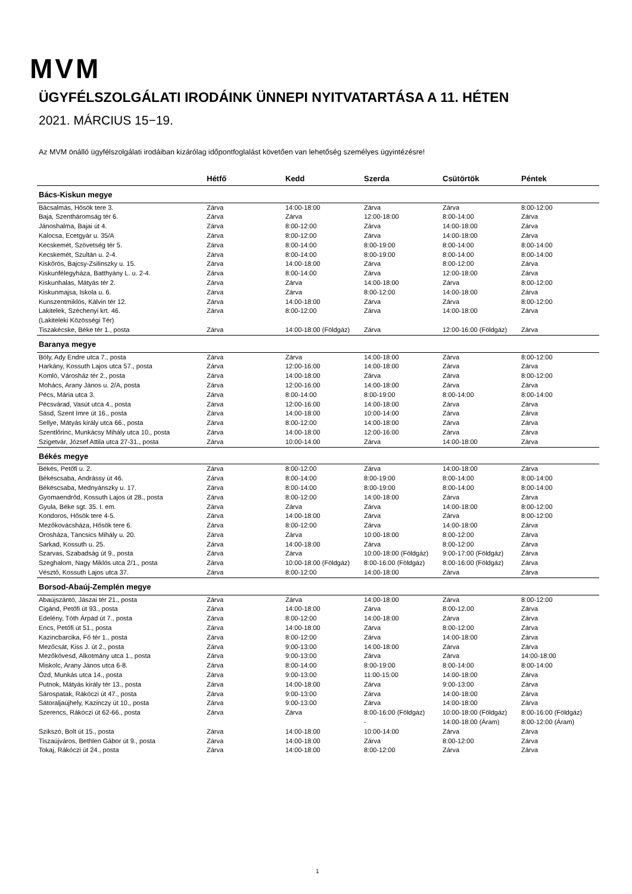MVM
ÜGYFÉLSZOLGÁLATI IRODÁINK ÜNNEPI NYITVATARTÁSA A 11. HÉTEN
2021. MÁRCIUS 15−19.
Az MVM önálló ügyfélszolgálati irodáiban kizárólag időpontfoglalást követően van lehetőség személyes ügyintézésre!
| | Hétfő | Kedd | Szerda | Csütörtök | Péntek |
| --- | --- | --- | --- | --- | --- |
| Bács-Kiskun megye | | | | | |
| Bácsalmás, Hősök tere 3. | Zárva | 14:00-18:00 | Zárva | Zárva | 8:00-12:00 |
| Baja, Szentháromság tér 6. | Zárva | Zárva | 12:00-18:00 | 8:00-14:00 | Zárva |
| Jánoshalma, Bajai út 4. | Zárva | 8:00-12:00 | Zárva | 14:00-18:00 | Zárva |
| Kalocsa, Ecetgyár u. 35/A | Zárva | 8:00-12:00 | Zárva | 14:00-18:00 | Zárva |
| Kecskemét, Szövetség tér 5. | Zárva | 8:00-14:00 | 8:00-19:00 | 8:00-14:00 | 8:00-14:00 |
| Kecskemét, Szultán u. 2-4. | Zárva | 8:00-14:00 | 8:00-19:00 | 8:00-14:00 | 8:00-14:00 |
| Kiskőrös, Bajcsy-Zsilinszky u. 15. | Zárva | 14:00-18:00 | Zárva | 8:00-12:00 | Zárva |
| Kiskunfélegyháza, Batthyány L. u. 2-4. | Zárva | 8:00-14:00 | Zárva | 12:00-18:00 | Zárva |
| Kiskunhalas, Mátyás tér 2. | Zárva | Zárva | 14:00-18:00 | Zárva | 8:00-12:00 |
| Kiskunmajsa, Iskola u. 6. | Zárva | Zárva | 8:00-12:00 | 14:00-18:00 | Zárva |
| Kunszentmiklós, Kálvin tér 12. | Zárva | 14:00-18:00 | Zárva | Zárva | 8:00-12:00 |
| Lakitelek, Széchenyi krt. 46. (Lakiteleki Közösségi Tér) | Zárva | 8:00-12:00 | Zárva | 14:00-18:00 | Zárva |
| Tiszakécske, Béke tér 1., posta | Zárva | 14:00-18:00 (Földgáz) | Zárva | 12:00-16:00 (Földgáz) | Zárva |
| Baranya megye | | | | | |
| Bóly, Ady Endre utca 7., posta | Zárva | Zárva | 14:00-18:00 | Zárva | 8:00-12:00 |
| Harkány, Kossuth Lajos utca 57., posta | Zárva | 12:00-16:00 | 14:00-18:00 | Zárva | Zárva |
| Komló, Városház tér 2., posta | Zárva | 14:00-18:00 | Zárva | Zárva | 8:00-12:00 |
| Mohács, Arany János u. 2/A, posta | Zárva | 12:00-16:00 | 14:00-18:00 | Zárva | Zárva |
| Pécs, Mária utca 3. | Zárva | 8:00-14:00 | 8:00-19:00 | 8:00-14:00 | 8:00-14:00 |
| Pécsvárad, Vasút utca 4., posta | Zárva | 12:00-16:00 | 14:00-18:00 | Zárva | Zárva |
| Sásd, Szent Imre út 16., posta | Zárva | 14:00-18:00 | 10:00-14:00 | Zárva | Zárva |
| Sellye, Mátyás király utca 66., posta | Zárva | 8:00-12:00 | 14:00-18:00 | Zárva | Zárva |
| Szentlőrinc, Munkácsy Mihály utca 10., posta | Zárva | 14:00-18:00 | 12:00-16:00 | Zárva | Zárva |
| Szigetvár, József Attila utca 27-31., posta | Zárva | 10:00-14:00 | Zárva | 14:00-18:00 | Zárva |
| Békés megye | | | | | |
| Békés, Petőfi u. 2. | Zárva | 8:00-12:00 | Zárva | 14:00-18:00 | Zárva |
| Békéscsaba, Andrássy út 46. | Zárva | 8:00-14:00 | 8:00-19:00 | 8:00-14:00 | 8:00-14:00 |
| Békéscsaba, Mednyánszky u. 17. | Zárva | 8:00-14:00 | 8:00-19:00 | 8:00-14:00 | 8:00-14:00 |
| Gyomaendrőd, Kossuth Lajos út 28., posta | Zárva | 8:00-12:00 | 14:00-18:00 | Zárva | Zárva |
| Gyula, Béke sgt. 35. I. em. | Zárva | Zárva | Zárva | 14:00-18:00 | 8:00-12:00 |
| Kondoros, Hősök tere 4-5. | Zárva | 14:00-18:00 | Zárva | Zárva | 8:00-12:00 |
| Mezőkovácsháza, Hősök tere 6. | Zárva | 8:00-12:00 | Zárva | 14:00-18:00 | Zárva |
| Orosháza, Táncsics Mihály u. 20. | Zárva | Zárva | 10:00-18:00 | 8:00-12:00 | Zárva |
| Sarkad, Kossuth u. 25. | Zárva | 14:00-18:00 | Zárva | 8:00-12:00 | Zárva |
| Szarvas, Szabadság út 9., posta | Zárva | Zárva | 10:00-18:00 (Földgáz) | 9:00-17:00 (Földgáz) | Zárva |
| Szeghalom, Nagy Miklós utca 2/1., posta | Zárva | 10:00-18:00 (Földgáz) | 8:00-16:00 (Földgáz) | 8:00-16:00 (Földgáz) | Zárva |
| Vésztő, Kossuth Lajos utca 37. | Zárva | 8:00-12:00 | 14:00-18:00 | Zárva | Zárva |
| Borsod-Abaúj-Zemplén megye | | | | | |
| Abaújszántó, Jászai tér 21., posta | Zárva | Zárva | 14:00-18:00 | Zárva | 8:00-12:00 |
| Cigánd, Petőfi út 93., posta | Zárva | 14:00-18:00 | Zárva | 8:00-12.00 | Zárva |
| Edelény, Tóth Árpád út 7., posta | Zárva | 8:00-12:00 | 14:00-18:00 | Zárva | Zárva |
| Encs, Petőfi út 51., posta | Zárva | 14:00-18:00 | Zárva | 8:00-12:00 | Zárva |
| Kazincbarcika, Fő tér 1., posta | Zárva | 8:00-12:00 | Zárva | 14:00-18:00 | Zárva |
| Mezőcsát, Kiss J. út 2., posta | Zárva | 9:00-13:00 | 14:00-18:00 | Zárva | Zárva |
| Mezőkövesd, Alkotmány utca 1., posta | Zárva | 9:00-13:00 | Zárva | Zárva | 14:00-18:00 |
| Miskolc, Arany János utca 6-8. | Zárva | 8:00-14:00 | 8:00-19:00 | 8:00-14:00 | 8:00-14:00 |
| Ózd, Munkás utca 14., posta | Zárva | 9:00-13:00 | 11:00-15:00 | 14:00-18:00 | Zárva |
| Putnok, Mátyás király tér 13., posta | Zárva | 14:00-18:00 | Zárva | 9:00-13:00 | Zárva |
| Sárospatak, Rákóczi út 47., posta | Zárva | 9:00-13:00 | Zárva | 14:00-18:00 | Zárva |
| Sátoraljaújhely, Kazinczy út 10., posta | Zárva | 9:00-13:00 | Zárva | 14:00-18:00 | Zárva |
| Szerencs, Rákóczi út 62-66., posta | Zárva | Zárva | 8:00-16:00 (Földgáz) - | 10:00-18:00 (Földgáz) 14:00-18:00 (Áram) | 8:00-16:00 (Földgáz) 8:00-12:00 (Áram) |
| Szikszó, Bolt út 15., posta | Zárva | 14:00-18:00 | 10:00-14:00 | Zárva | Zárva |
| Tiszaújváros, Bethlen Gábor út 9., posta | Zárva | 14:00-18:00 | Zárva | 8:00-12:00 | Zárva |
| Tokaj, Rákóczi út 24., posta | Zárva | 14:00-18:00 | 8:00-12:00 | Zárva | Zárva |
1